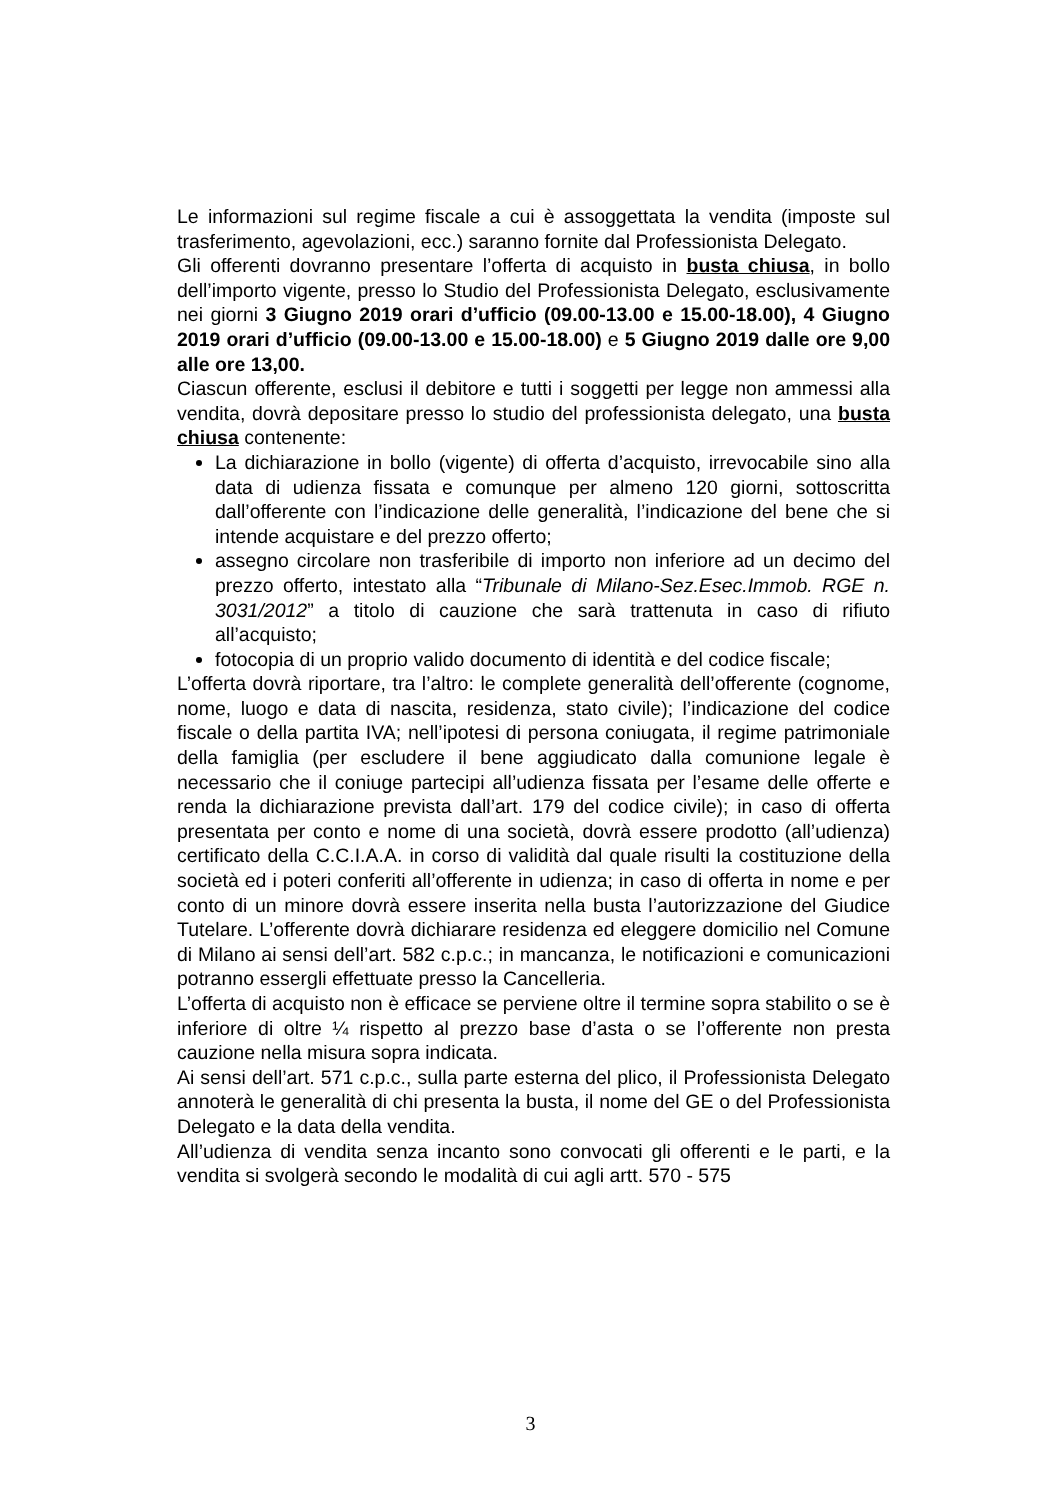Le informazioni sul regime fiscale a cui è assoggettata la vendita (imposte sul trasferimento, agevolazioni, ecc.) saranno fornite dal Professionista Delegato.
Gli offerenti dovranno presentare l’offerta di acquisto in busta chiusa, in bollo dell’importo vigente, presso lo Studio del Professionista Delegato, esclusivamente nei giorni 3 Giugno 2019 orari d’ufficio (09.00-13.00 e 15.00-18.00), 4 Giugno 2019 orari d’ufficio (09.00-13.00 e 15.00-18.00) e 5 Giugno 2019 dalle ore 9,00 alle ore 13,00.
Ciascun offerente, esclusi il debitore e tutti i soggetti per legge non ammessi alla vendita, dovrà depositare presso lo studio del professionista delegato, una busta chiusa contenente:
La dichiarazione in bollo (vigente) di offerta d’acquisto, irrevocabile sino alla data di udienza fissata e comunque per almeno 120 giorni, sottoscritta dall’offerente con l’indicazione delle generalità, l’indicazione del bene che si intende acquistare e del prezzo offerto;
assegno circolare non trasferibile di importo non inferiore ad un decimo del prezzo offerto, intestato alla “Tribunale di Milano-Sez.Esec.Immob. RGE n. 3031/2012” a titolo di cauzione che sarà trattenuta in caso di rifiuto all’acquisto;
fotocopia di un proprio valido documento di identità e del codice fiscale;
L’offerta dovrà riportare, tra l’altro: le complete generalità dell’offerente (cognome, nome, luogo e data di nascita, residenza, stato civile); l’indicazione del codice fiscale o della partita IVA; nell’ipotesi di persona coniugata, il regime patrimoniale della famiglia (per escludere il bene aggiudicato dalla comunione legale è necessario che il coniuge partecipi all’udienza fissata per l’esame delle offerte e renda la dichiarazione prevista dall’art. 179 del codice civile); in caso di offerta presentata per conto e nome di una società, dovrà essere prodotto (all’udienza) certificato della C.C.I.A.A. in corso di validità dal quale risulti la costituzione della società ed i poteri conferiti all’offerente in udienza; in caso di offerta in nome e per conto di un minore dovrà essere inserita nella busta l’autorizzazione del Giudice Tutelare. L’offerente dovrà dichiarare residenza ed eleggere domicilio nel Comune di Milano ai sensi dell’art. 582 c.p.c.; in mancanza, le notificazioni e comunicazioni potranno essergli effettuate presso la Cancelleria.
L’offerta di acquisto non è efficace se perviene oltre il termine sopra stabilito o se è inferiore di oltre ¼ rispetto al prezzo base d’asta o se l’offerente non presta cauzione nella misura sopra indicata.
Ai sensi dell’art. 571 c.p.c., sulla parte esterna del plico, il Professionista Delegato annoterà le generalità di chi presenta la busta, il nome del GE o del Professionista Delegato e la data della vendita.
All’udienza di vendita senza incanto sono convocati gli offerenti e le parti, e la vendita si svolgerà secondo le modalità di cui agli artt. 570 - 575
3